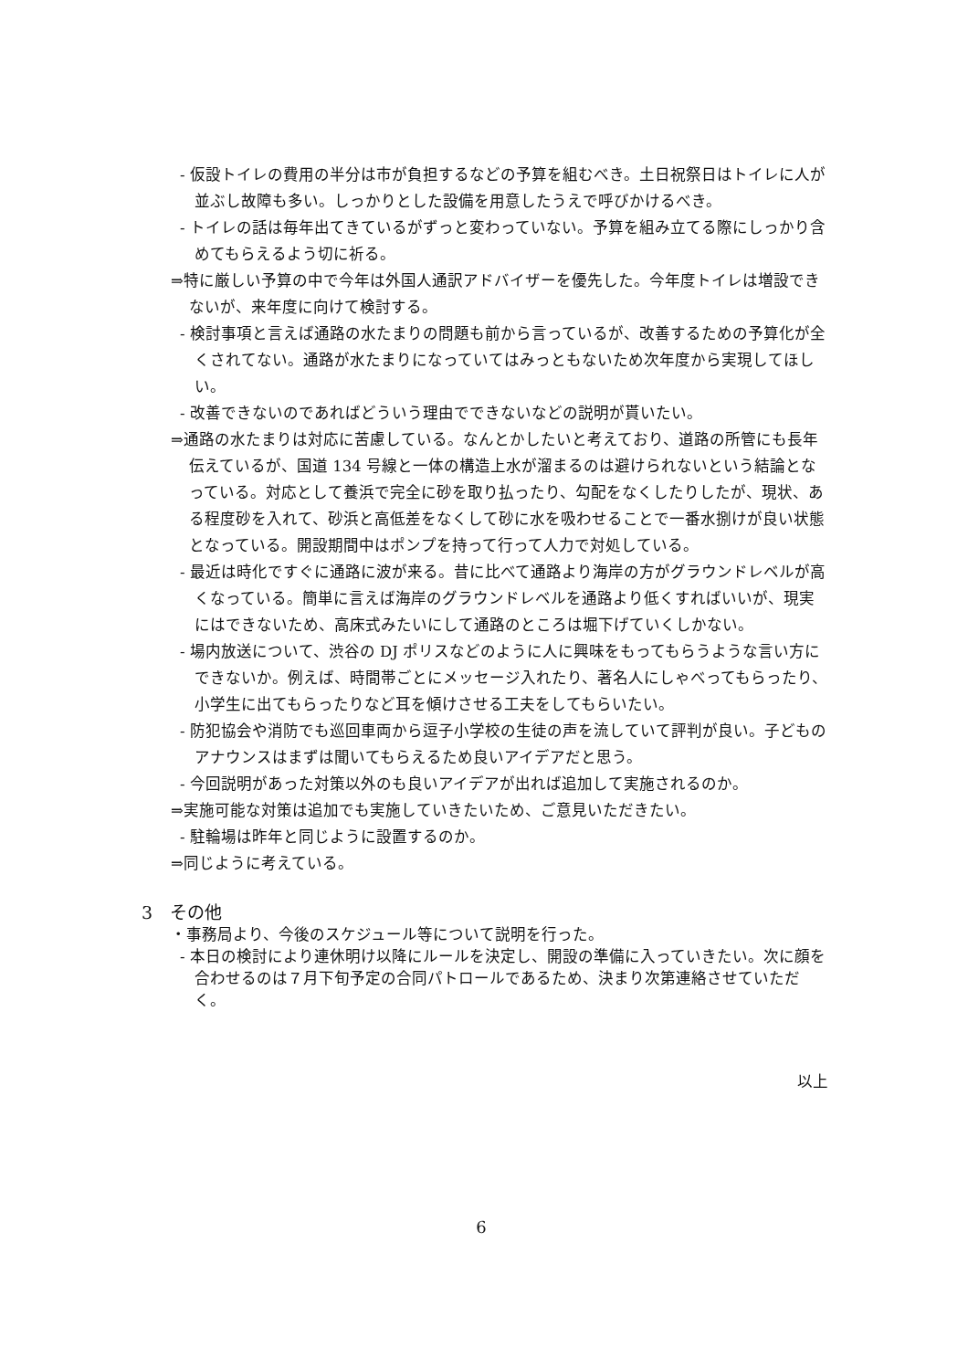- 仮設トイレの費用の半分は市が負担するなどの予算を組むべき。土日祝祭日はトイレに人が並ぶし故障も多い。しっかりとした設備を用意したうえで呼びかけるべき。
- トイレの話は毎年出てきているがずっと変わっていない。予算を組み立てる際にしっかり含めてもらえるよう切に祈る。
⇒特に厳しい予算の中で今年は外国人通訳アドバイザーを優先した。今年度トイレは増設できないが、来年度に向けて検討する。
- 検討事項と言えば通路の水たまりの問題も前から言っているが、改善するための予算化が全くされてない。通路が水たまりになっていてはみっともないため次年度から実現してほしい。
- 改善できないのであればどういう理由でできないなどの説明が貰いたい。
⇒通路の水たまりは対応に苦慮している。なんとかしたいと考えており、道路の所管にも長年伝えているが、国道 134 号線と一体の構造上水が溜まるのは避けられないという結論となっている。対応として養浜で完全に砂を取り払ったり、勾配をなくしたりしたが、現状、ある程度砂を入れて、砂浜と高低差をなくして砂に水を吸わせることで一番水捌けが良い状態となっている。開設期間中はポンプを持って行って人力で対処している。
- 最近は時化ですぐに通路に波が来る。昔に比べて通路より海岸の方がグラウンドレベルが高くなっている。簡単に言えば海岸のグラウンドレベルを通路より低くすればいいが、現実にはできないため、高床式みたいにして通路のところは堀下げていくしかない。
- 場内放送について、渋谷の DJ ポリスなどのように人に興味をもってもらうような言い方にできないか。例えば、時間帯ごとにメッセージ入れたり、著名人にしゃべってもらったり、小学生に出てもらったりなど耳を傾けさせる工夫をしてもらいたい。
- 防犯協会や消防でも巡回車両から逗子小学校の生徒の声を流していて評判が良い。子どものアナウンスはまずは聞いてもらえるため良いアイデアだと思う。
- 今回説明があった対策以外のも良いアイデアが出れば追加して実施されるのか。
⇒実施可能な対策は追加でも実施していきたいため、ご意見いただきたい。
- 駐輪場は昨年と同じように設置するのか。
⇒同じように考えている。
3　その他
・事務局より、今後のスケジュール等について説明を行った。
- 本日の検討により連休明け以降にルールを決定し、開設の準備に入っていきたい。次に顔を合わせるのは７月下旬予定の合同パトロールであるため、決まり次第連絡させていただく。
以上
6